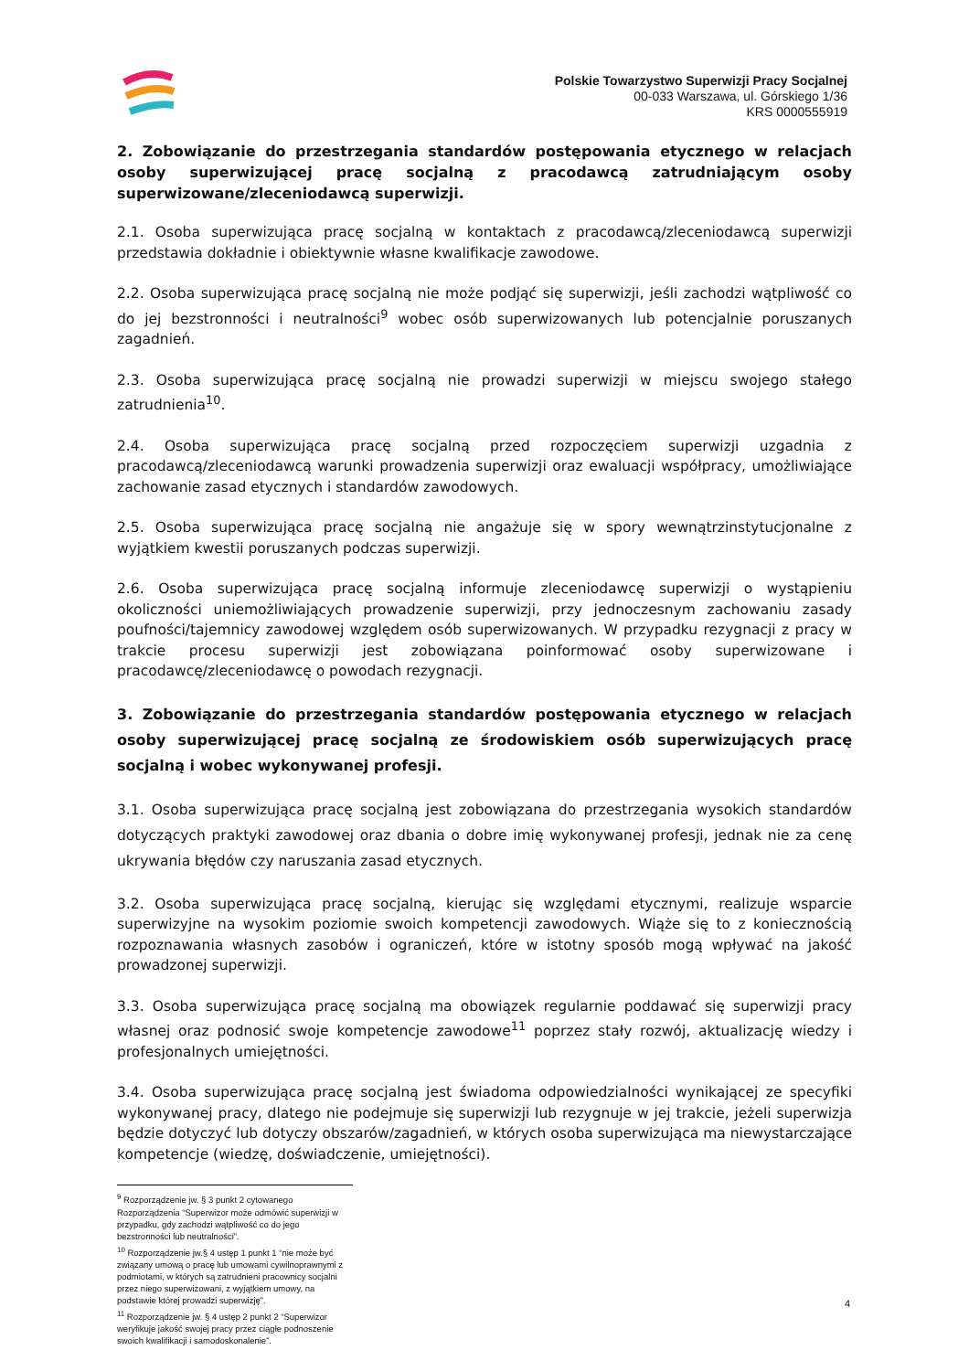Polskie Towarzystwo Superwizji Pracy Socjalnej
00-033 Warszawa, ul. Górskiego 1/36
KRS 0000555919
2. Zobowiązanie do przestrzegania standardów postępowania etycznego w relacjach osoby superwizującej pracę socjalną z pracodawcą zatrudniającym osoby superwizowane/zleceniodawcą superwizji.
2.1. Osoba superwizująca pracę socjalną w kontaktach z pracodawcą/zleceniodawcą superwizji przedstawia dokładnie i obiektywnie własne kwalifikacje zawodowe.
2.2. Osoba superwizująca pracę socjalną nie może podjąć się superwizji, jeśli zachodzi wątpliwość co do jej bezstronności i neutralności<sup>9</sup> wobec osób superwizowanych lub potencjalnie poruszanych zagadnień.
2.3. Osoba superwizująca pracę socjalną nie prowadzi superwizji w miejscu swojego stałego zatrudnienia<sup>10</sup>.
2.4. Osoba superwizująca pracę socjalną przed rozpoczęciem superwizji uzgadnia z pracodawcą/zleceniodawcą warunki prowadzenia superwizji oraz ewaluacji współpracy, umożliwiające zachowanie zasad etycznych i standardów zawodowych.
2.5. Osoba superwizująca pracę socjalną nie angażuje się w spory wewnątrzinstytucjonalne z wyjątkiem kwestii poruszanych podczas superwizji.
2.6. Osoba superwizująca pracę socjalną informuje zleceniodawcę superwizji o wystąpieniu okoliczności uniemożliwiających prowadzenie superwizji, przy jednoczesnym zachowaniu zasady poufności/tajemnicy zawodowej względem osób superwizowanych. W przypadku rezygnacji z pracy w trakcie procesu superwizji jest zobowiązana poinformować osoby superwizowane i pracodawcę/zleceniodawcę o powodach rezygnacji.
3. Zobowiązanie do przestrzegania standardów postępowania etycznego w relacjach osoby superwizującej pracę socjalną ze środowiskiem osób superwizujących pracę socjalną i wobec wykonywanej profesji.
3.1. Osoba superwizująca pracę socjalną jest zobowiązana do przestrzegania wysokich standardów dotyczących praktyki zawodowej oraz dbania o dobre imię wykonywanej profesji, jednak nie za cenę ukrywania błędów czy naruszania zasad etycznych.
3.2. Osoba superwizująca pracę socjalną, kierując się względami etycznymi, realizuje wsparcie superwizyjne na wysokim poziomie swoich kompetencji zawodowych. Wiąże się to z koniecznością rozpoznawania własnych zasobów i ograniczeń, które w istotny sposób mogą wpływać na jakość prowadzonej superwizji.
3.3. Osoba superwizująca pracę socjalną ma obowiązek regularnie poddawać się superwizji pracy własnej oraz podnosić swoje kompetencje zawodowe<sup>11</sup> poprzez stały rozwój, aktualizację wiedzy i profesjonalnych umiejętności.
3.4. Osoba superwizująca pracę socjalną jest świadoma odpowiedzialności wynikającej ze specyfiki wykonywanej pracy, dlatego nie podejmuje się superwizji lub rezygnuje w jej trakcie, jeżeli superwizja będzie dotyczyć lub dotyczy obszarów/zagadnień, w których osoba superwizująca ma niewystarczające kompetencje (wiedzę, doświadczenie, umiejętności).
<sup>9</sup> Rozporządzenie jw. § 3 punkt 2 cytowanego Rozporządzenia “Superwizor może odmówić superwizji w przypadku, gdy zachodzi wątpliwość co do jego bezstronności lub neutralności”.
<sup>10</sup> Rozporządzenie jw.§ 4 ustęp 1 punkt 1 “nie może być związany umową o pracę lub umowami cywilnoprawnymi z podmiotami, w których są zatrudnieni pracownicy socjalni przez niego superwizowani, z wyjątkiem umowy, na podstawie której prowadzi superwizję”.
<sup>11</sup> Rozporządzenie jw. § 4 ustęp 2 punkt 2 “Superwizor weryfikuje jakość swojej pracy przez ciągłe podnoszenie swoich kwalifikacji i samodoskonalenie”.
4